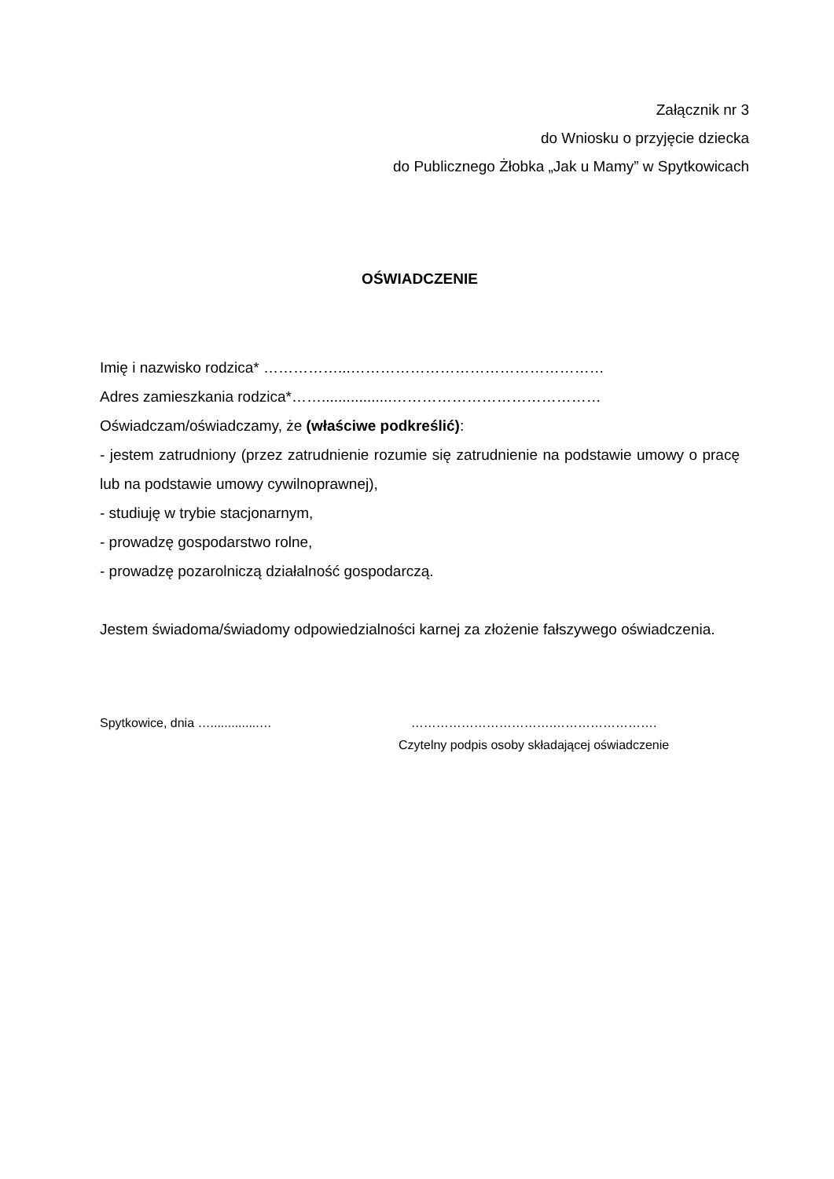Załącznik nr 3
do Wniosku o przyjęcie dziecka
do Publicznego Żłobka „Jak u Mamy” w Spytkowicach
OŚWIADCZENIE
Imię i nazwisko rodzica* ……………...……………………………………………
Adres zamieszkania rodzica*…….................……………………………………
Oświadczam/oświadczamy, że (właściwe podkreślić):
- jestem zatrudniony (przez zatrudnienie rozumie się zatrudnienie na podstawie umowy o pracę lub na podstawie umowy cywilnoprawnej),
- studiuję w trybie stacjonarnym,
- prowadzę gospodarstwo rolne,
- prowadzę pozarolniczą działalność gospodarczą.
Jestem świadoma/świadomy odpowiedzialności karnej za złożenie fałszywego oświadczenia.
Spytkowice, dnia …..............… …………………………….…………………….
Czytelny podpis osoby składającej oświadczenie